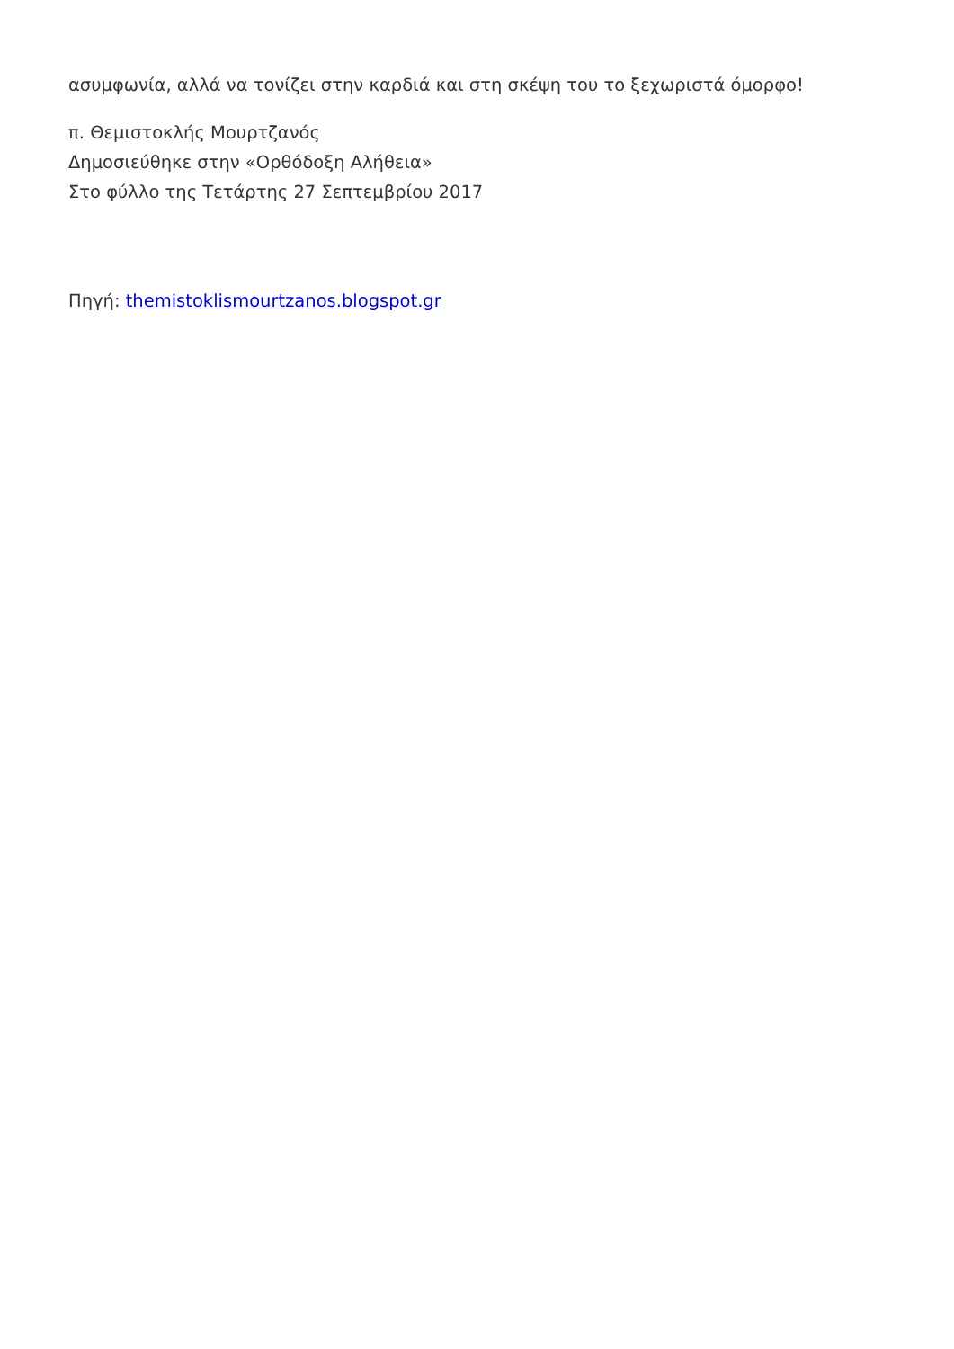ασυμφωνία, αλλά να τονίζει στην καρδιά και στη σκέψη του το ξεχωριστά όμορφο!
π. Θεμιστοκλής Μουρτζανός
Δημοσιεύθηκε στην «Ορθόδοξη Αλήθεια»
Στο φύλλο της Τετάρτης 27 Σεπτεμβρίου 2017
Πηγή: themistoklismourtzanos.blogspot.gr